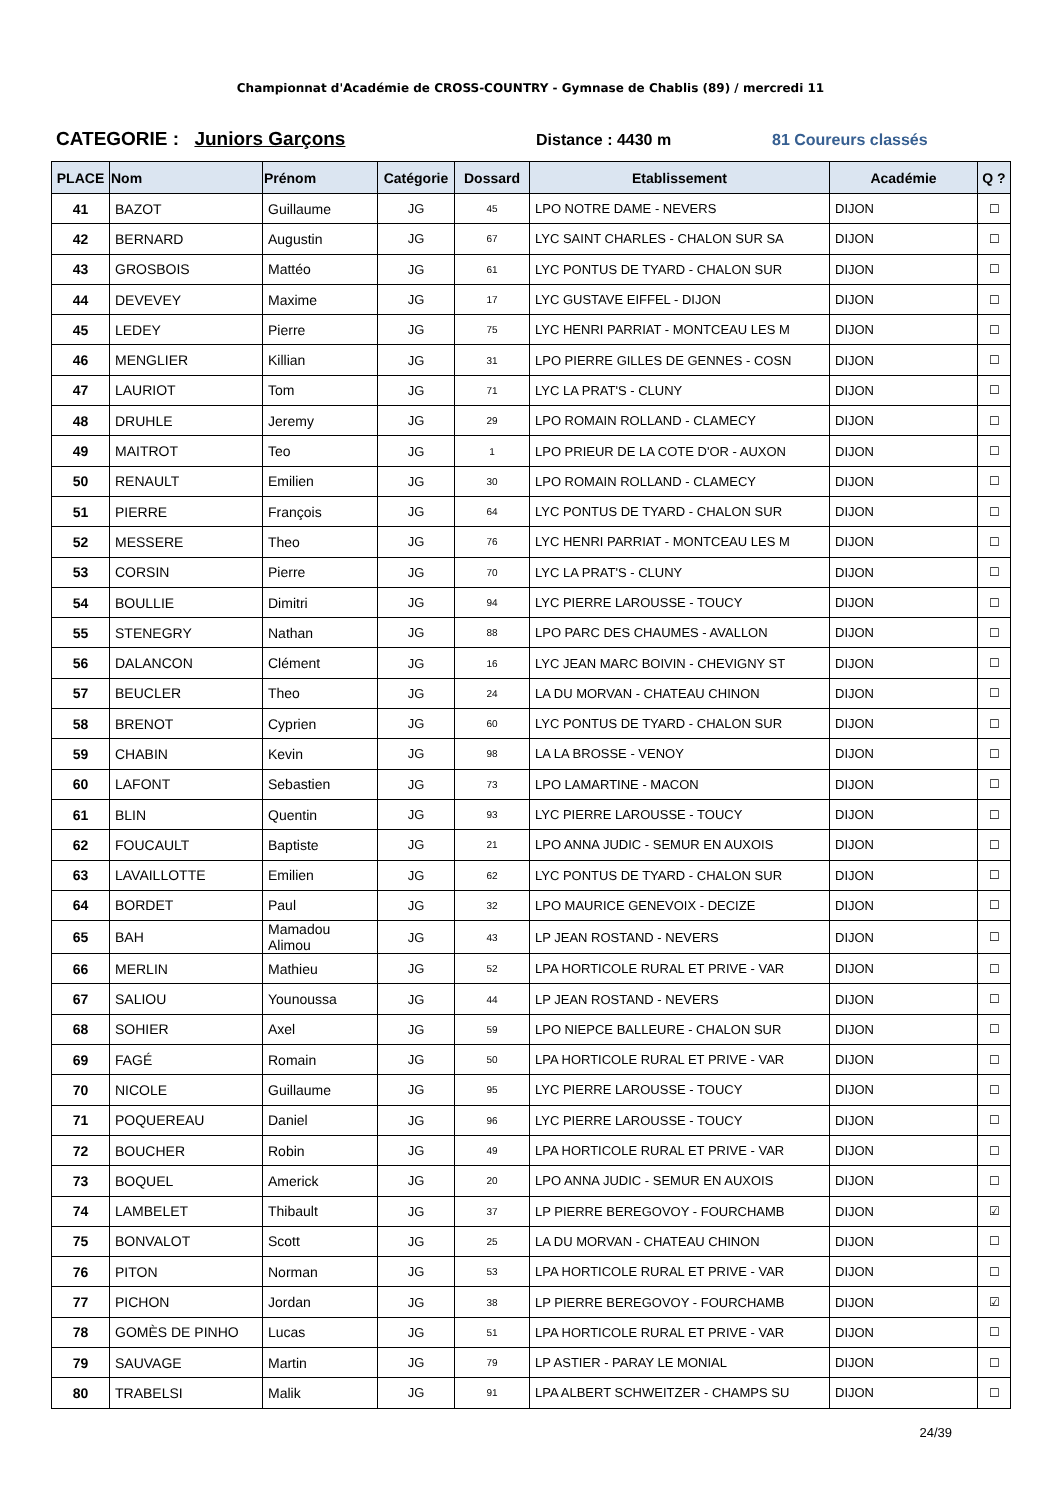Championnat d'Académie de CROSS-COUNTRY - Gymnase de Chablis (89) / mercredi 11
CATEGORIE : Juniors Garçons
Distance : 4430 m 81 Coureurs classés
| PLACE | Nom | Prénom | Catégorie | Dossard | Etablissement | Académie | Q ? |
| --- | --- | --- | --- | --- | --- | --- | --- |
| 41 | BAZOT | Guillaume | JG | 45 | LPO NOTRE DAME - NEVERS | DIJON | ☐ |
| 42 | BERNARD | Augustin | JG | 67 | LYC SAINT CHARLES - CHALON SUR SA | DIJON | ☐ |
| 43 | GROSBOIS | Mattéo | JG | 61 | LYC PONTUS DE TYARD - CHALON SUR | DIJON | ☐ |
| 44 | DEVEVEY | Maxime | JG | 17 | LYC GUSTAVE EIFFEL - DIJON | DIJON | ☐ |
| 45 | LEDEY | Pierre | JG | 75 | LYC HENRI PARRIAT - MONTCEAU LES M | DIJON | ☐ |
| 46 | MENGLIER | Killian | JG | 31 | LPO PIERRE GILLES DE GENNES - COSN | DIJON | ☐ |
| 47 | LAURIOT | Tom | JG | 71 | LYC LA PRAT'S - CLUNY | DIJON | ☐ |
| 48 | DRUHLE | Jeremy | JG | 29 | LPO ROMAIN ROLLAND - CLAMECY | DIJON | ☐ |
| 49 | MAITROT | Teo | JG | 1 | LPO PRIEUR DE LA COTE D'OR - AUXON | DIJON | ☐ |
| 50 | RENAULT | Emilien | JG | 30 | LPO ROMAIN ROLLAND - CLAMECY | DIJON | ☐ |
| 51 | PIERRE | François | JG | 64 | LYC PONTUS DE TYARD - CHALON SUR | DIJON | ☐ |
| 52 | MESSERE | Theo | JG | 76 | LYC HENRI PARRIAT - MONTCEAU LES M | DIJON | ☐ |
| 53 | CORSIN | Pierre | JG | 70 | LYC LA PRAT'S - CLUNY | DIJON | ☐ |
| 54 | BOULLIE | Dimitri | JG | 94 | LYC PIERRE LAROUSSE - TOUCY | DIJON | ☐ |
| 55 | STENEGRY | Nathan | JG | 88 | LPO PARC DES CHAUMES - AVALLON | DIJON | ☐ |
| 56 | DALANCON | Clément | JG | 16 | LYC JEAN MARC BOIVIN - CHEVIGNY ST | DIJON | ☐ |
| 57 | BEUCLER | Theo | JG | 24 | LA DU MORVAN - CHATEAU CHINON | DIJON | ☐ |
| 58 | BRENOT | Cyprien | JG | 60 | LYC PONTUS DE TYARD - CHALON SUR | DIJON | ☐ |
| 59 | CHABIN | Kevin | JG | 98 | LA LA BROSSE - VENOY | DIJON | ☐ |
| 60 | LAFONT | Sebastien | JG | 73 | LPO LAMARTINE - MACON | DIJON | ☐ |
| 61 | BLIN | Quentin | JG | 93 | LYC PIERRE LAROUSSE - TOUCY | DIJON | ☐ |
| 62 | FOUCAULT | Baptiste | JG | 21 | LPO ANNA JUDIC - SEMUR EN AUXOIS | DIJON | ☐ |
| 63 | LAVAILLOTTE | Emilien | JG | 62 | LYC PONTUS DE TYARD - CHALON SUR | DIJON | ☐ |
| 64 | BORDET | Paul | JG | 32 | LPO MAURICE GENEVOIX - DECIZE | DIJON | ☐ |
| 65 | BAH | Mamadou Alimou | JG | 43 | LP JEAN ROSTAND - NEVERS | DIJON | ☐ |
| 66 | MERLIN | Mathieu | JG | 52 | LPA HORTICOLE RURAL ET PRIVE - VAR | DIJON | ☐ |
| 67 | SALIOU | Younoussa | JG | 44 | LP JEAN ROSTAND - NEVERS | DIJON | ☐ |
| 68 | SOHIER | Axel | JG | 59 | LPO NIEPCE BALLEURE - CHALON SUR | DIJON | ☐ |
| 69 | FAGÉ | Romain | JG | 50 | LPA HORTICOLE RURAL ET PRIVE - VAR | DIJON | ☐ |
| 70 | NICOLE | Guillaume | JG | 95 | LYC PIERRE LAROUSSE - TOUCY | DIJON | ☐ |
| 71 | POQUEREAU | Daniel | JG | 96 | LYC PIERRE LAROUSSE - TOUCY | DIJON | ☐ |
| 72 | BOUCHER | Robin | JG | 49 | LPA HORTICOLE RURAL ET PRIVE - VAR | DIJON | ☐ |
| 73 | BOQUEL | Americk | JG | 20 | LPO ANNA JUDIC - SEMUR EN AUXOIS | DIJON | ☐ |
| 74 | LAMBELET | Thibault | JG | 37 | LP PIERRE BEREGOVOY - FOURCHAMB | DIJON | ☑ |
| 75 | BONVALOT | Scott | JG | 25 | LA DU MORVAN - CHATEAU CHINON | DIJON | ☐ |
| 76 | PITON | Norman | JG | 53 | LPA HORTICOLE RURAL ET PRIVE - VAR | DIJON | ☐ |
| 77 | PICHON | Jordan | JG | 38 | LP PIERRE BEREGOVOY - FOURCHAMB | DIJON | ☑ |
| 78 | GOMÈS DE PINHO | Lucas | JG | 51 | LPA HORTICOLE RURAL ET PRIVE - VAR | DIJON | ☐ |
| 79 | SAUVAGE | Martin | JG | 79 | LP ASTIER - PARAY LE MONIAL | DIJON | ☐ |
| 80 | TRABELSI | Malik | JG | 91 | LPA ALBERT SCHWEITZER - CHAMPS SU | DIJON | ☐ |
24/39